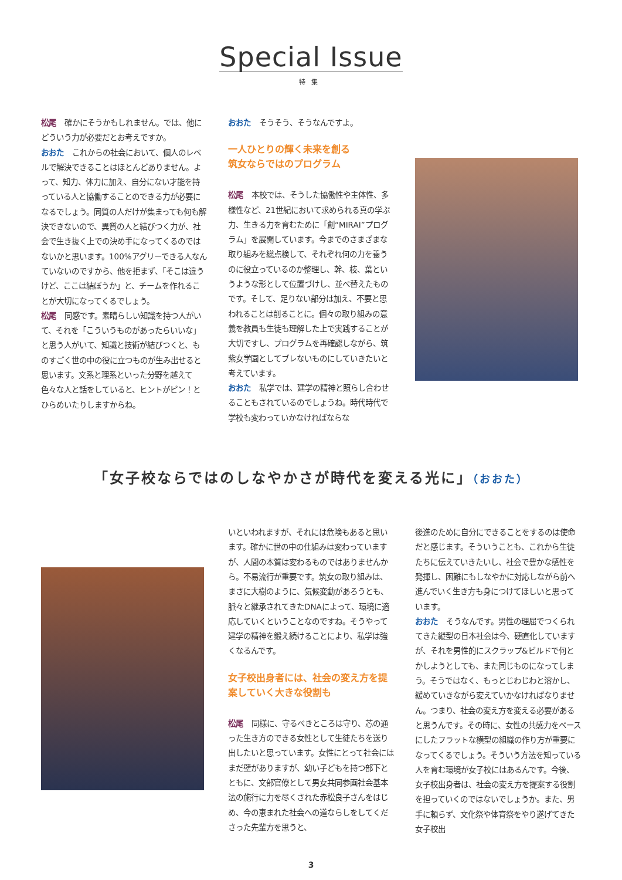Special Issue
特集
松尾 確かにそうかもしれません。では、他にどういう力が必要だとお考えですか。
おおた これからの社会において、個人のレベルで解決できることはほとんどありません。よって、知力、体力に加え、自分にない才能を持っている人と協働することのできる力が必要になるでしょう。同質の人だけが集まっても何も解決できないので、異質の人と結びつく力が、社会で生き抜く上での決め手になってくるのではないかと思います。100%アグリーできる人なんていないのですから、他を拒まず、「そこは違うけど、ここは結ぼうか」と、チームを作れることが大切になってくるでしょう。
松尾 同感です。素晴らしい知識を持つ人がいて、それを「こういうものがあったらいいな」と思う人がいて、知識と技術が結びつくと、ものすごく世の中の役に立つものが生み出せると思います。文系と理系といった分野を越えて色々な人と話をしていると、ヒントがピン！とひらめいたりしますからね。
おおた そうそう、そうなんですよ。
一人ひとりの輝く未来を創る
筑女ならではのプログラム
松尾 本校では、そうした協働性や主体性、多様性など、21世紀において求められる真の学ぶ力、生きる力を育むために「創“MIRAI”プログラム」を展開しています。今までのさまざまな取り組みを総点検して、それぞれ何の力を養うのに役立っているのか整理し、幹、枝、葉というような形として位置づけし、並べ替えたものです。そして、足りない部分は加え、不要と思われることは削ることに。個々の取り組みの意義を教員も生徒も理解した上で実践することが大切ですし、プログラムを再確認しながら、筑紫女学園としてブレないものにしていきたいと考えています。
おおた 私学では、建学の精神と照らし合わせることもされているのでしょうね。時代時代で学校も変わっていかなければならな
「女子校ならではのしなやかさが時代を変える光に」（おおた）
いといわれますが、それには危険もあると思います。確かに世の中の仕組みは変わっていますが、人間の本質は変わるものではありませんから。不易流行が重要です。筑女の取り組みは、まさに大樹のように、気候変動があろうとも、脈々と継承されてきたDNAによって、環境に適応していくということなのですね。そうやって建学の精神を鍛え続けることにより、私学は強くなるんです。
女子校出身者には、社会の変え方を提案していく大きな役割も
松尾 同様に、守るべきところは守り、芯の通った生き方のできる女性として生徒たちを送り出したいと思っています。女性にとって社会にはまだ壁がありますが、幼い子どもを持つ部下とともに、文部官僚として男女共同参画社会基本法の施行に力を尽くされた赤松良子さんをはじめ、今の恵まれた社会への道ならしをしてくださった先輩方を思うと、
後進のために自分にできることをするのは使命だと感じます。そういうことも、これから生徒たちに伝えていきたいし、社会で豊かな感性を発揮し、困難にもしなやかに対応しながら前へ進んでいく生き方も身につけてほしいと思っています。
おおた そうなんです。男性の理屈でつくられてきた縦型の日本社会は今、硬直化していますが、それを男性的にスクラップ&ビルドで何とかしようとしても、また同じものになってしまう。そうではなく、もっとじわじわと溶かし、緩めていきながら変えていかなければなりません。つまり、社会の変え方を変える必要があると思うんです。その時に、女性の共感力をベースにしたフラットな横型の組織の作り方が重要になってくるでしょう。そういう方法を知っている人を育む環境が女子校にはあるんです。今後、女子校出身者は、社会の変え方を提案する役割を担っていくのではないでしょうか。また、男手に頼らず、文化祭や体育祭をやり遂げてきた女子校出
3